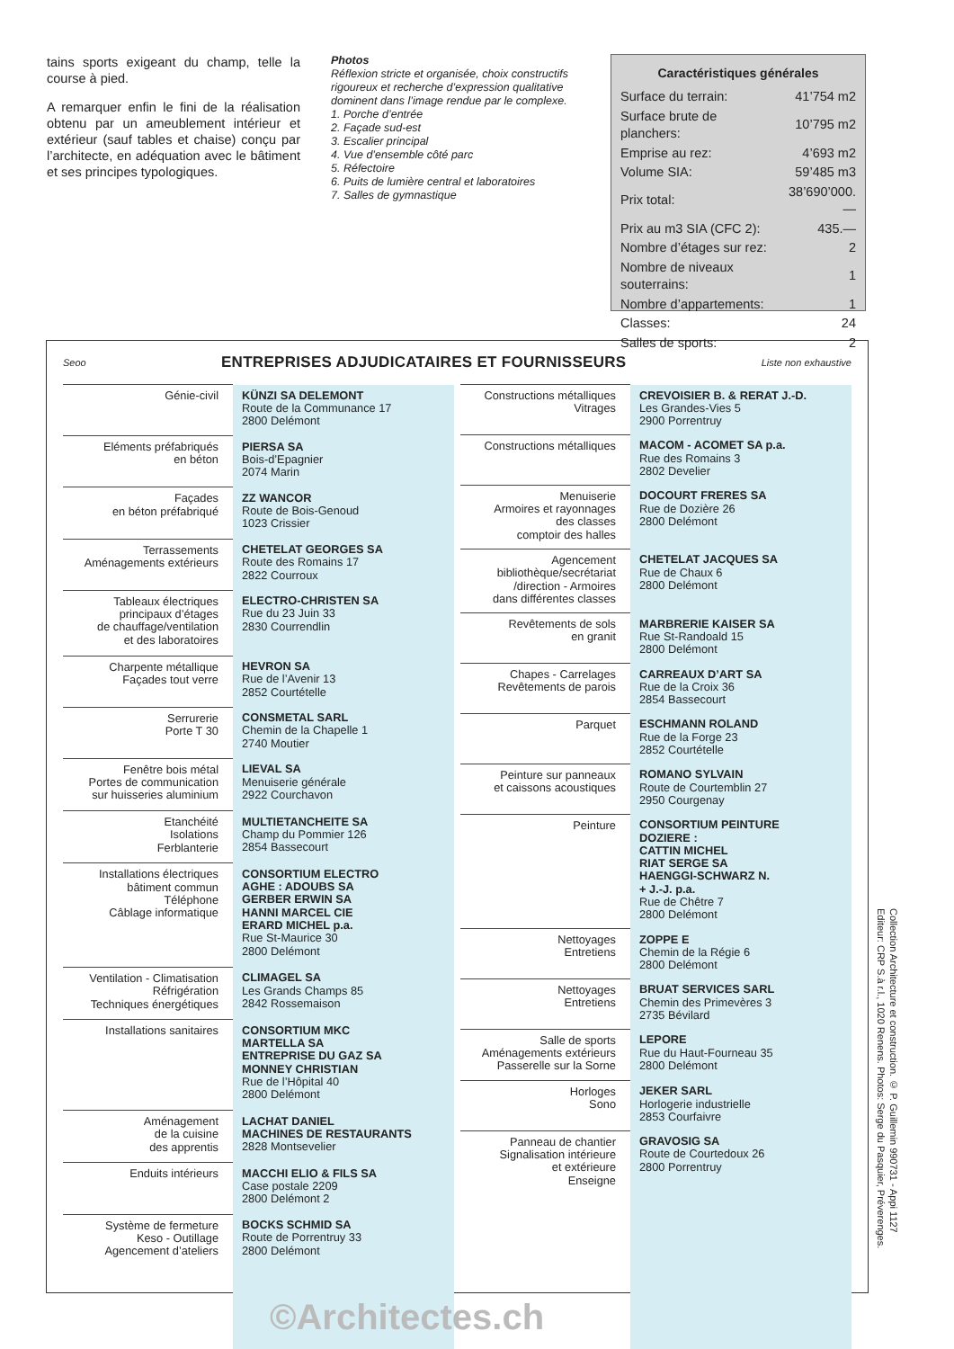tains sports exigeant du champ, telle la course à pied.
A remarquer enfin le fini de la réalisation obtenu par un ameublement intérieur et extérieur (sauf tables et chaise) conçu par l’architecte, en adéquation avec le bâtiment et ses principes typologiques.
Photos
Réflexion stricte et organisée, choix constructifs rigoureux et recherche d’expression qualitative dominent dans l’image rendue par le complexe.
1. Porche d’entrée
2. Façade sud-est
3. Escalier principal
4. Vue d’ensemble côté parc
5. Réfectoire
6. Puits de lumière central et laboratoires
7. Salles de gymnastique
Caractéristiques générales
| Surface du terrain: | 41’754 m2 |
| Surface brute de planchers: | 10’795 m2 |
| Emprise au rez: | 4’693 m2 |
| Volume SIA: | 59’485 m3 |
| Prix total: | 38’690’000.— |
| Prix au m3 SIA (CFC 2): | 435.— |
| Nombre d’étages sur rez: | 2 |
| Nombre de niveaux souterrains: | 1 |
| Nombre d’appartements: | 1 |
| Classes: | 24 |
| Salles de sports: | 2 |
Seoo ENTREPRISES ADJUDICATAIRES ET FOURNISSEURS Liste non exhaustive
| Génie-civil | KÜNZI SA DELEMONT Route de la Communance 17 2800 Delémont |
| Eléments préfabriqués en béton | PIERSA SA Bois-d’Epagnier 2074 Marin |
| Façades en béton préfabriqué | ZZ WANCOR Route de Bois-Genoud 1023 Crissier |
| Terrassements Aménagements extérieurs | CHETELAT GEORGES SA Route des Romains 17 2822 Courroux |
| Tableaux électriques principaux d’étages de chauffage/ventilation et des laboratoires | ELECTRO-CHRISTEN SA Rue du 23 Juin 33 2830 Courrendlin |
| Charpente métallique Façades tout verre | HEVRON SA Rue de l’Avenir 13 2852 Courtételle |
| Serrurerie Porte T 30 | CONSMETAL SARL Chemin de la Chapelle 1 2740 Moutier |
| Fenêtre bois métal Portes de communication sur huisseries aluminium | LIEVAL SA Menuiserie générale 2922 Courchavon |
| Etanchéité Isolations Ferblanterie | MULTIETANCHEITE SA Champ du Pommier 126 2854 Bassecourt |
| Installations électriques bâtiment commun Téléphone Câblage informatique | CONSORTIUM ELECTRO AGHE : ADOUBS SA GERBER ERWIN SA HANNI MARCEL CIE ERARD MICHEL p.a. Rue St-Maurice 30 2800 Delémont |
| Ventilation - Climatisation Réfrigération Techniques énergétiques | CLIMAGEL SA Les Grands Champs 85 2842 Rossemaison |
| Installations sanitaires | CONSORTIUM MKC MARTELLA SA ENTREPRISE DU GAZ SA MONNEY CHRISTIAN Rue de l’Hôpital 40 2800 Delémont |
| Aménagement de la cuisine des apprentis | LACHAT DANIEL MACHINES DE RESTAURANTS 2828 Montsevelier |
| Enduits intérieurs | MACCHI ELIO & FILS SA Case postale 2209 2800 Delémont 2 |
| Système de fermeture Keso - Outillage Agencement d’ateliers | BOCKS SCHMID SA Route de Porrentruy 33 2800 Delémont |
| Constructions métalliques Vitrages | CREVOISIER B. & RERAT J.-D. Les Grandes-Vies 5 2900 Porrentruy |
| Constructions métalliques | MACOM - ACOMET SA p.a. Rue des Romains 3 2802 Develier |
| Menuiserie Armoires et rayonnages des classes comptoir des halles | DOCOURT FRERES SA Rue de Dozière 26 2800 Delémont |
| Agencement bibliothèque/secrétariat /direction - Armoires dans différentes classes | CHETELAT JACQUES SA Rue de Chaux 6 2800 Delémont |
| Revêtements de sols en granit | MARBRERIE KAISER SA Rue St-Randoald 15 2800 Delémont |
| Chapes - Carrelages Revêtements de parois | CARREAUX D’ART SA Rue de la Croix 36 2854 Bassecourt |
| Parquet | ESCHMANN ROLAND Rue de la Forge 23 2852 Courtételle |
| Peinture sur panneaux et caissons acoustiques | ROMANO SYLVAIN Route de Courtemblin 27 2950 Courgenay |
| Peinture | CONSORTIUM PEINTURE DOZIERE : CATTIN MICHEL RIAT SERGE SA HAENGGI-SCHWARZ N. + J.-J. p.a. Rue de Chêtre 7 2800 Delémont |
| Nettoyages Entretiens | ZOPPE E Chemin de la Régie 6 2800 Delémont |
| Nettoyages Entretiens | BRUAT SERVICES SARL Chemin des Primevères 3 2735 Bévilard |
| Salle de sports Aménagements extérieurs Passerelle sur la Sorne | LEPORE Rue du Haut-Fourneau 35 2800 Delémont |
| Horloges Sono | JEKER SARL Horlogerie industrielle 2853 Courfaivre |
| Panneau de chantier Signalisation intérieure et extérieure Enseigne | GRAVOSIG SA Route de Courtedoux 26 2800 Porrentruy |
©Architectes.ch
Collection Architecture et construction. © P. Guillemin 990731 - Appi 1127
Editeur: CRP S.à r.l., 1020 Renens. Photos: Serge du Pasquier, Préverenges.